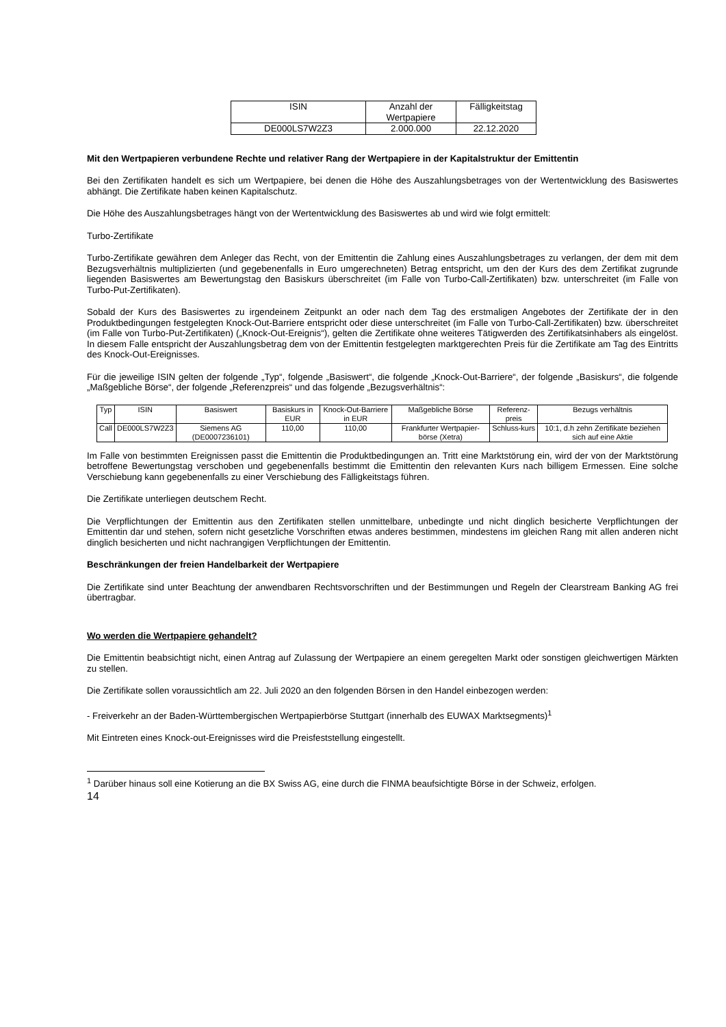| ISIN | Anzahl der Wertpapiere | Fälligkeitstag |
| --- | --- | --- |
| DE000LS7W2Z3 | 2.000.000 | 22.12.2020 |
Mit den Wertpapieren verbundene Rechte und relativer Rang der Wertpapiere in der Kapitalstruktur der Emittentin
Bei den Zertifikaten handelt es sich um Wertpapiere, bei denen die Höhe des Auszahlungsbetrages von der Wertentwicklung des Basiswertes abhängt. Die Zertifikate haben keinen Kapitalschutz.
Die Höhe des Auszahlungsbetrages hängt von der Wertentwicklung des Basiswertes ab und wird wie folgt ermittelt:
Turbo-Zertifikate
Turbo-Zertifikate gewähren dem Anleger das Recht, von der Emittentin die Zahlung eines Auszahlungsbetrages zu verlangen, der dem mit dem Bezugsverhältnis multiplizierten (und gegebenenfalls in Euro umgerechneten) Betrag entspricht, um den der Kurs des dem Zertifikat zugrunde liegenden Basiswertes am Bewertungstag den Basiskurs überschreitet (im Falle von Turbo-Call-Zertifikaten) bzw. unterschreitet (im Falle von Turbo-Put-Zertifikaten).
Sobald der Kurs des Basiswertes zu irgendeinem Zeitpunkt an oder nach dem Tag des erstmaligen Angebotes der Zertifikate der in den Produktbedingungen festgelegten Knock-Out-Barriere entspricht oder diese unterschreitet (im Falle von Turbo-Call-Zertifikaten) bzw. überschreitet (im Falle von Turbo-Put-Zertifikaten) („Knock-Out-Ereignis“), gelten die Zertifikate ohne weiteres Tätigwerden des Zertifikatsinhabers als eingelöst. In diesem Falle entspricht der Auszahlungsbetrag dem von der Emittentin festgelegten marktgerechten Preis für die Zertifikate am Tag des Eintritts des Knock-Out-Ereignisses.
Für die jeweilige ISIN gelten der folgende „Typ“, folgende „Basiswert“, die folgende „Knock-Out-Barriere“, der folgende „Basiskurs“, die folgende „Maßgebliche Börse“, der folgende „Referenzpreis“ und das folgende „Bezugsverhältnis“:
| Typ | ISIN | Basiswert | Basiskurs in EUR | Knock-Out-Barriere in EUR | Maßgebliche Börse | Referenz-preis | Bezugs verhältnis |
| --- | --- | --- | --- | --- | --- | --- | --- |
| Call | DE000LS7W2Z3 | Siemens AG (DE0007236101) | 110,00 | 110,00 | Frankfurter Wertpapier-börse (Xetra) | Schluss-kurs | 10:1, d.h zehn Zertifikate beziehen sich auf eine Aktie |
Im Falle von bestimmten Ereignissen passt die Emittentin die Produktbedingungen an. Tritt eine Marktstörung ein, wird der von der Marktstörung betroffene Bewertungstag verschoben und gegebenenfalls bestimmt die Emittentin den relevanten Kurs nach billigem Ermessen. Eine solche Verschiebung kann gegebenenfalls zu einer Verschiebung des Fälligkeitstags führen.
Die Zertifikate unterliegen deutschem Recht.
Die Verpflichtungen der Emittentin aus den Zertifikaten stellen unmittelbare, unbedingte und nicht dinglich besicherte Verpflichtungen der Emittentin dar und stehen, sofern nicht gesetzliche Vorschriften etwas anderes bestimmen, mindestens im gleichen Rang mit allen anderen nicht dinglich besicherten und nicht nachrangigen Verpflichtungen der Emittentin.
Beschränkungen der freien Handelbarkeit der Wertpapiere
Die Zertifikate sind unter Beachtung der anwendbaren Rechtsvorschriften und der Bestimmungen und Regeln der Clearstream Banking AG frei übertragbar.
Wo werden die Wertpapiere gehandelt?
Die Emittentin beabsichtigt nicht, einen Antrag auf Zulassung der Wertpapiere an einem geregelten Markt oder sonstigen gleichwertigen Märkten zu stellen.
Die Zertifikate sollen voraussichtlich am 22. Juli 2020 an den folgenden Börsen in den Handel einbezogen werden:
- Freiverkehr an der Baden-Württembergischen Wertpapierbörse Stuttgart (innerhalb des EUWAX Marktsegments)<sup>1</sup>
Mit Eintreten eines Knock-out-Ereignisses wird die Preisfeststellung eingestellt.
<sup>1</sup> Darüber hinaus soll eine Kotierung an die BX Swiss AG, eine durch die FINMA beaufsichtigte Börse in der Schweiz, erfolgen.
14